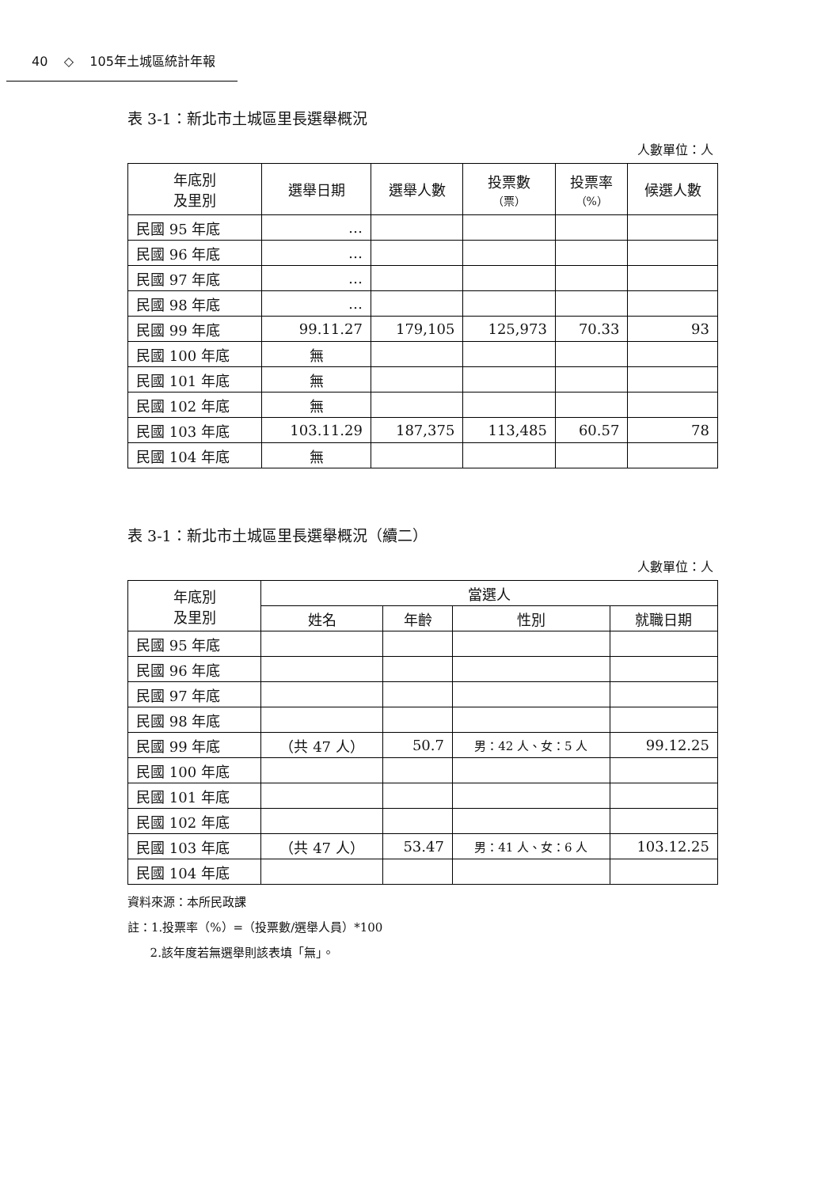40 ◇ 105年土城區統計年報
表 3-1：新北市土城區里長選舉概況
人數單位：人
| 年底別 及里別 | 選舉日期 | 選舉人數 | 投票數 （票） | 投票率 （%） | 候選人數 |
| --- | --- | --- | --- | --- | --- |
| 民國 95 年底 | … | | | | |
| 民國 96 年底 | … | | | | |
| 民國 97 年底 | … | | | | |
| 民國 98 年底 | … | | | | |
| 民國 99 年底 | 99.11.27 | 179,105 | 125,973 | 70.33 | 93 |
| 民國 100 年底 | 無 | | | | |
| 民國 101 年底 | 無 | | | | |
| 民國 102 年底 | 無 | | | | |
| 民國 103 年底 | 103.11.29 | 187,375 | 113,485 | 60.57 | 78 |
| 民國 104 年底 | 無 | | | | |
表 3-1：新北市土城區里長選舉概況（續二）
人數單位：人
| 年底別 及里別 | 當選人 | | | |
| --- | --- | --- | --- | --- |
| | 姓名 | 年齡 | 性別 | 就職日期 |
| 民國 95 年底 | | | | |
| 民國 96 年底 | | | | |
| 民國 97 年底 | | | | |
| 民國 98 年底 | | | | |
| 民國 99 年底 | （共 47 人） | 50.7 | 男：42 人、女：5 人 | 99.12.25 |
| 民國 100 年底 | | | | |
| 民國 101 年底 | | | | |
| 民國 102 年底 | | | | |
| 民國 103 年底 | （共 47 人） | 53.47 | 男：41 人、女：6 人 | 103.12.25 |
| 民國 104 年底 | | | | |
資料來源：本所民政課
註：1.投票率（%）=（投票數/選舉人員）*100
2.該年度若無選舉則該表填「無」。